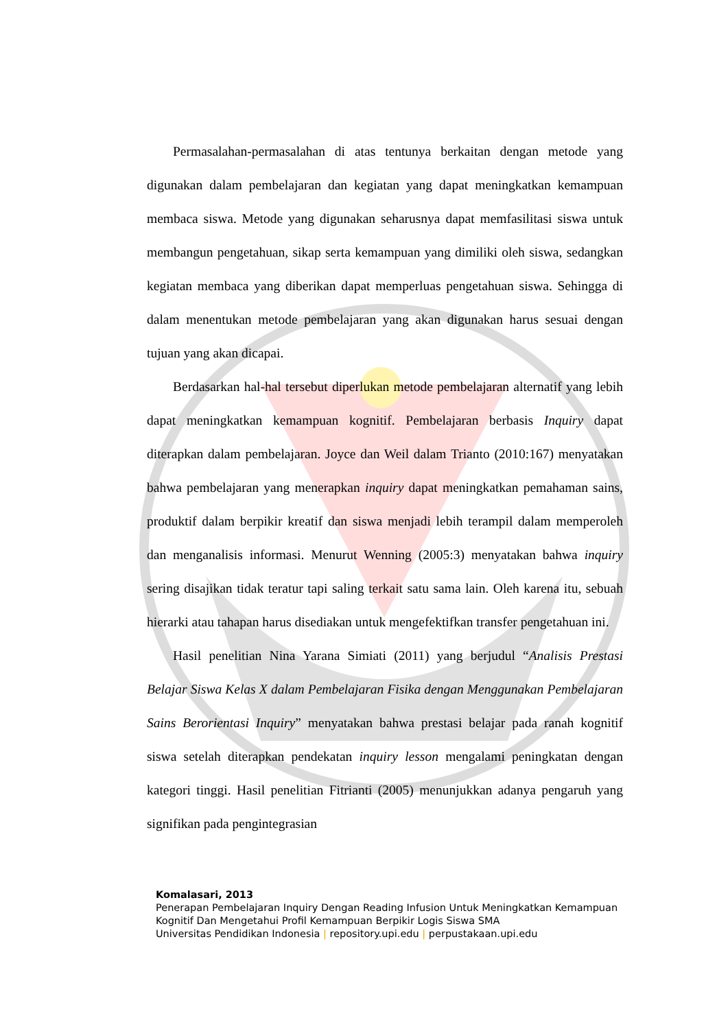Permasalahan-permasalahan di atas tentunya berkaitan dengan metode yang digunakan dalam pembelajaran dan kegiatan yang dapat meningkatkan kemampuan membaca siswa. Metode yang digunakan seharusnya dapat memfasilitasi siswa untuk membangun pengetahuan, sikap serta kemampuan yang dimiliki oleh siswa, sedangkan kegiatan membaca yang diberikan dapat memperluas pengetahuan siswa. Sehingga di dalam menentukan metode pembelajaran yang akan digunakan harus sesuai dengan tujuan yang akan dicapai.
Berdasarkan hal-hal tersebut diperlukan metode pembelajaran alternatif yang lebih dapat meningkatkan kemampuan kognitif. Pembelajaran berbasis Inquiry dapat diterapkan dalam pembelajaran. Joyce dan Weil dalam Trianto (2010:167) menyatakan bahwa pembelajaran yang menerapkan inquiry dapat meningkatkan pemahaman sains, produktif dalam berpikir kreatif dan siswa menjadi lebih terampil dalam memperoleh dan menganalisis informasi. Menurut Wenning (2005:3) menyatakan bahwa inquiry sering disajikan tidak teratur tapi saling terkait satu sama lain. Oleh karena itu, sebuah hierarki atau tahapan harus disediakan untuk mengefektifkan transfer pengetahuan ini.
Hasil penelitian Nina Yarana Simiati (2011) yang berjudul “Analisis Prestasi Belajar Siswa Kelas X dalam Pembelajaran Fisika dengan Menggunakan Pembelajaran Sains Berorientasi Inquiry” menyatakan bahwa prestasi belajar pada ranah kognitif siswa setelah diterapkan pendekatan inquiry lesson mengalami peningkatan dengan kategori tinggi. Hasil penelitian Fitrianti (2005) menunjukkan adanya pengaruh yang signifikan pada pengintegrasian
Komalasari, 2013
Penerapan Pembelajaran Inquiry Dengan Reading Infusion Untuk Meningkatkan Kemampuan Kognitif Dan Mengetahui Profil Kemampuan Berpikir Logis Siswa SMA
Universitas Pendidikan Indonesia | repository.upi.edu | perpustakaan.upi.edu